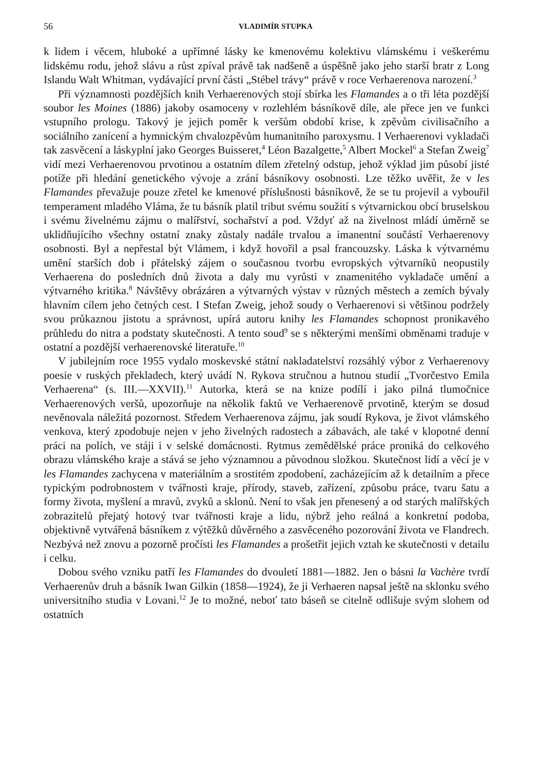56 VLADIMÍR STUPKA
k lidem i věcem, hluboké a upřímné lásky ke kmenovému kolektivu vlámskému i veškerému lidskému rodu, jehož slávu a růst zpíval právě tak nadšeně a úspěšně jako jeho starší bratr z Long Islandu Walt Whitman, vydávající první části „Stébel trávy“ právě v roce Verhaerenova narození.<sup>3</sup>
Při významnosti pozdějších knih Verhaerenových stojí sbírka les Flamandes a o tři léta pozdější soubor les Moines (1886) jakoby osamoceny v rozlehlém básníkově díle, ale přece jen ve funkci vstupního prologu. Takový je jejich poměr k veršům období krise, k zpěvům civilisačního a sociálního zanícení a hymnickým chvalozpěvům humanitního paroxysmu. I Verhaerenovi vykladači tak zasvěcení a láskyplní jako Georges Buisseret,<sup>4</sup> Léon Bazalgette,<sup>5</sup> Albert Mockel<sup>6</sup> a Stefan Zweig<sup>7</sup> vidí mezi Verhaerenovou prvotinou a ostatním dílem zřetelný odstup, jehož výklad jim působí jisté potíže při hledání genetického vývoje a zrání básníkovy osobnosti. Lze těžko uvěřit, že v les Flamandes převažuje pouze zřetel ke kmenové příslušnosti básníkově, že se tu projevil a vybouřil temperament mladého Vláma, že tu básník platil tribut svému soužití s výtvarnickou obcí bruselskou i svému živelnému zájmu o malířství, sochařství a pod. Vždyť až na živelnost mládí úměrně se uklidňujícího všechny ostatní znaky zůstaly nadále trvalou a imanentní součástí Verhaerenovy osobnosti. Byl a nepřestal být Vlámem, i když hovořil a psal francouzsky. Láska k výtvarnému umění starších dob i přátelský zájem o současnou tvorbu evropských výtvarníků neopustily Verhaerena do posledních dnů života a daly mu vyrůsti v znamenitého vykladače umění a výtvarného kritika.<sup>8</sup> Návštěvy obrázáren a výtvarných výstav v různých městech a zemích bývaly hlavním cílem jeho četných cest. I Stefan Zweig, jehož soudy o Verhaerenovi si většinou podržely svou průkaznou jistotu a správnost, upírá autoru knihy les Flamandes schopnost pronikavého průhledu do nitra a podstaty skutečnosti. A tento soud<sup>9</sup> se s některými menšími obměnami traduje v ostatní a pozdější verhaerenovské literatuře.<sup>10</sup>
V jubilejním roce 1955 vydalo moskevské státní nakladatelství rozsáhlý výbor z Verhaerenovy poesie v ruských překladech, který uvádí N. Rykova stručnou a hutnou studií „Tvorčestvo Emila Verhaerena“ (s. III.—XXVII).<sup>11</sup> Autorka, která se na knize podílí i jako pilná tlumočnice Verhaerenových veršů, upozorňuje na několik faktů ve Verhaerenově prvotině, kterým se dosud nevěnovala náležitá pozornost. Středem Verhaerenova zájmu, jak soudí Rykova, je život vlámského venkova, který zpodobuje nejen v jeho živelných radostech a zábavách, ale také v klopotné denní práci na polích, ve stáji i v selské domácnosti. Rytmus zemědělské práce proniká do celkového obrazu vlámského kraje a stává se jeho významnou a původnou složkou. Skutečnost lidí a věcí je v les Flamandes zachycena v materiálním a srostitém zpodobení, zacházejícím až k detailním a přece typickým podrobnostem v tvářnosti kraje, přírody, staveb, zařízení, způsobu práce, tvaru šatu a formy života, myšlení a mravů, zvyků a sklonů. Není to však jen přenesený a od starých malířských zobrazitelů přejatý hotový tvar tvářnosti kraje a lidu, nýbrž jeho reálná a konkretní podoba, objektivně vytvářená básníkem z výtěžků důvěrného a zasvěceného pozorování života ve Flandrech. Nezbývá než znovu a pozorně pročísti les Flamandes a prošetřit jejich vztah ke skutečnosti v detailu i celku.
Dobou svého vzniku patří les Flamandes do dvouletí 1881—1882. Jen o básni la Vachère tvrdí Verhaerenův druh a básník Iwan Gilkin (1858—1924), že ji Verhaeren napsal ještě na sklonku svého universitního studia v Lovani.<sup>12</sup> Je to možné, neboť tato báseň se citelně odlišuje svým slohem od ostatních